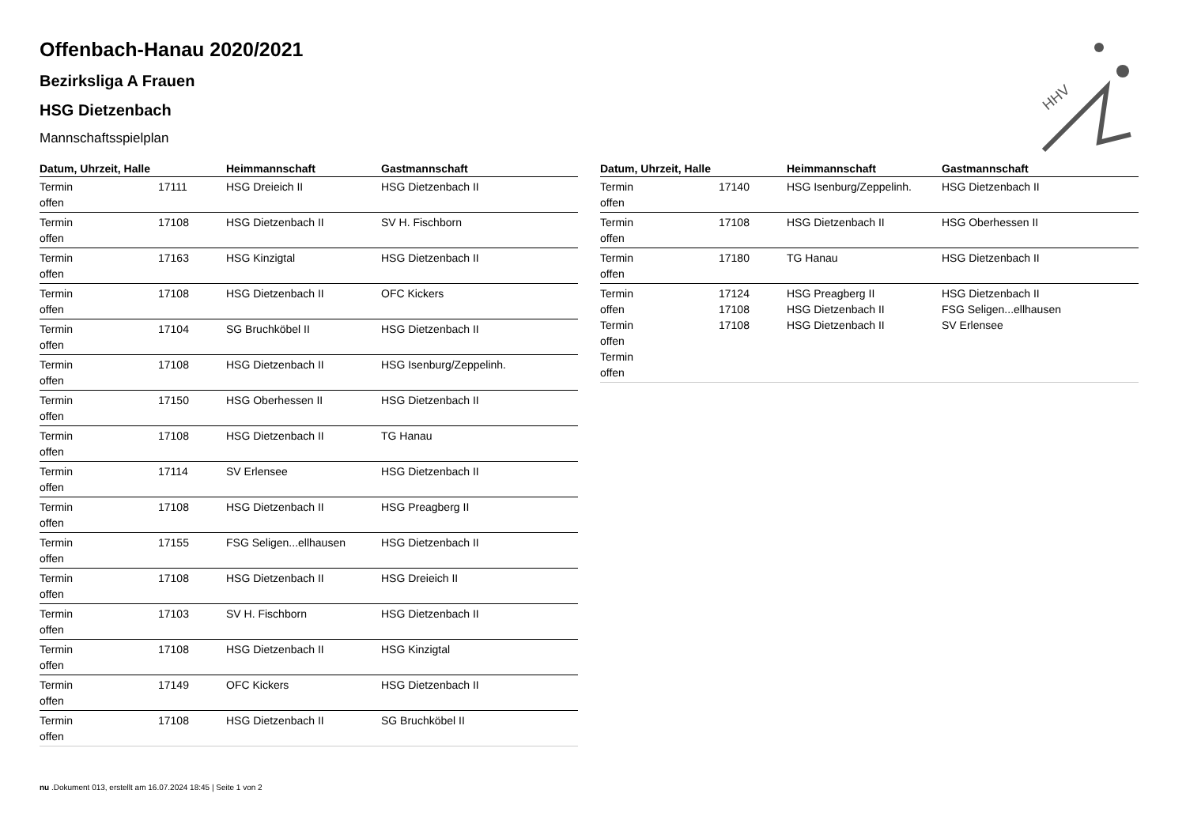HHV
Offenbach-Hanau 2020/2021
Bezirksliga A Frauen
HSG Dietzenbach
Mannschaftsspielplan
| Datum, Uhrzeit, Halle | | Heimmannschaft | Gastmannschaft |
| --- | --- | --- | --- |
| Termin offen | 17111 | HSG Dreieich II | HSG Dietzenbach II |
| Termin offen | 17108 | HSG Dietzenbach II | SV H. Fischborn |
| Termin offen | 17163 | HSG Kinzigtal | HSG Dietzenbach II |
| Termin offen | 17108 | HSG Dietzenbach II | OFC Kickers |
| Termin offen | 17104 | SG Bruchköbel II | HSG Dietzenbach II |
| Termin offen | 17108 | HSG Dietzenbach II | HSG Isenburg/Zeppelinh. |
| Termin offen | 17150 | HSG Oberhessen II | HSG Dietzenbach II |
| Termin offen | 17108 | HSG Dietzenbach II | TG Hanau |
| Termin offen | 17114 | SV Erlensee | HSG Dietzenbach II |
| Termin offen | 17108 | HSG Dietzenbach II | HSG Preagberg II |
| Termin offen | 17155 | FSG Seligen...ellhausen | HSG Dietzenbach II |
| Termin offen | 17108 | HSG Dietzenbach II | HSG Dreieich II |
| Termin offen | 17103 | SV H. Fischborn | HSG Dietzenbach II |
| Termin offen | 17108 | HSG Dietzenbach II | HSG Kinzigtal |
| Termin offen | 17149 | OFC Kickers | HSG Dietzenbach II |
| Termin offen | 17108 | HSG Dietzenbach II | SG Bruchköbel II |
| Datum, Uhrzeit, Halle | | Heimmannschaft | Gastmannschaft |
| --- | --- | --- | --- |
| Termin offen | 17140 | HSG Isenburg/Zeppelinh. | HSG Dietzenbach II |
| Termin offen | 17108 | HSG Dietzenbach II | HSG Oberhessen II |
| Termin offen | 17180 | TG Hanau | HSG Dietzenbach II |
| Termin offen Termin offen Termin offen | 17124 17108 17108 | HSG Preagberg II HSG Dietzenbach II HSG Dietzenbach II | HSG Dietzenbach II FSG Seligen...ellhausen SV Erlensee |
nu .Dokument 013, erstellt am 16.07.2024 18:45 | Seite 1 von 2